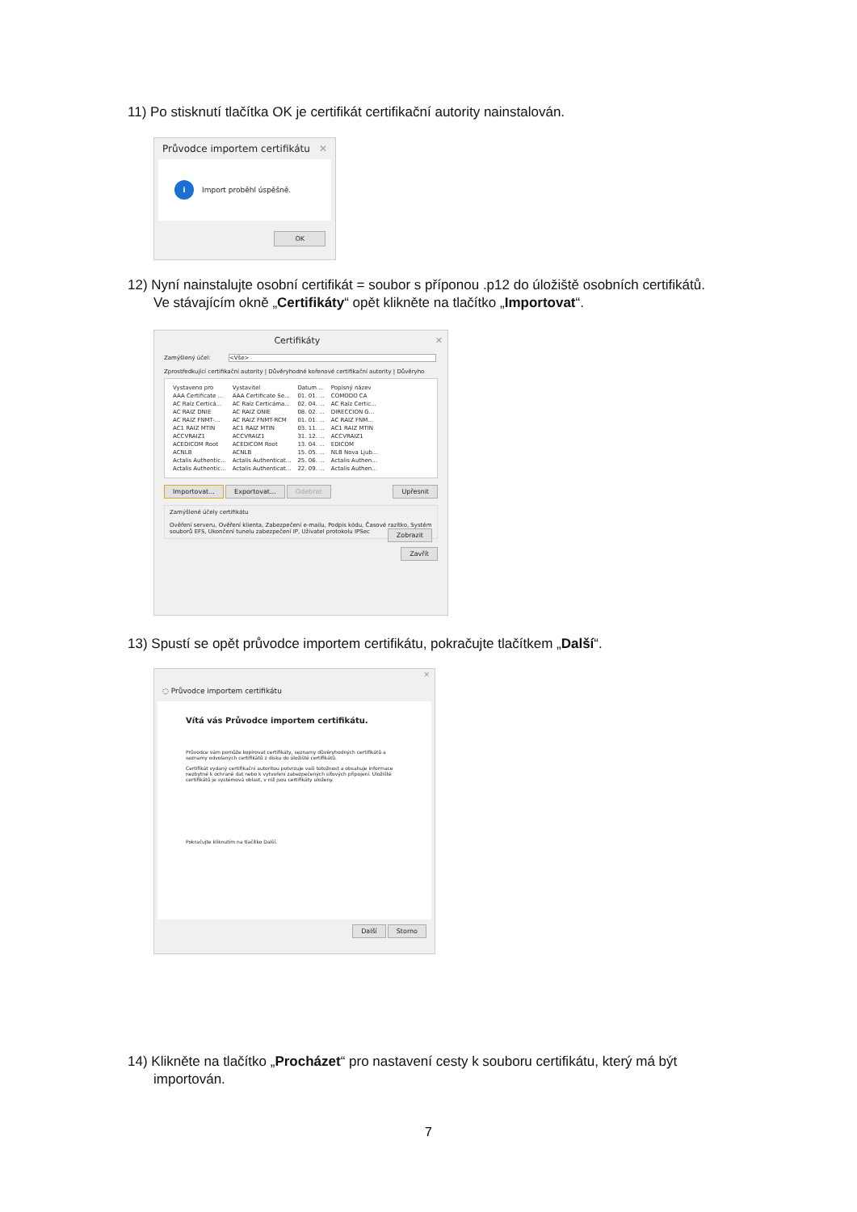11) Po stisknutí tlačítka OK je certifikát certifikační autority nainstalován.
Průvodce importem certifikátu ✕
i Import proběhl úspěšně.
OK
12) Nyní nainstalujte osobní certifikát = soubor s příponou .p12 do úložiště osobních certifikátů.
Ve stávajícím okně „Certifikáty“ opět klikněte na tlačítko „Importovat“.
Certifikáty ✕
Zamýšlený účel: <Vše>
Zprostředkující certifikační autority | Důvěryhodné kořenové certifikační autority | Důvěryho
| Vystaveno pro | Vystavitel | Datum ... | Popisný název |
| --- | --- | --- | --- |
| AAA Certificate ... | AAA Certificate Se... | 01. 01. ... | COMODO CA |
| AC Raíz Certicá... | AC Raíz Certicáma... | 02. 04. ... | AC Raíz Certic... |
| AC RAIZ DNIE | AC RAIZ DNIE | 08. 02. ... | DIRECCION G... |
| AC RAIZ FNMT-... | AC RAIZ FNMT-RCM | 01. 01. ... | AC RAIZ FNM... |
| AC1 RAIZ MTIN | AC1 RAIZ MTIN | 03. 11. ... | AC1 RAIZ MTIN |
| ACCVRAIZ1 | ACCVRAIZ1 | 31. 12. ... | ACCVRAIZ1 |
| ACEDICOM Root | ACEDICOM Root | 13. 04. ... | EDICOM |
| ACNLB | ACNLB | 15. 05. ... | NLB Nova Ljub... |
| Actalis Authentic... | Actalis Authenticat... | 25. 06. ... | Actalis Authen... |
| Actalis Authentic... | Actalis Authenticat... | 22. 09. ... | Actalis Authen... |
Importovat... Exportovat... Odebrat Upřesnit
Zamýšlené účely certifikátu
Ověření serveru, Ověření klienta, Zabezpečení e-mailu, Podpis kódu, Časové razítko, Systém souborů EFS, Ukončení tunelu zabezpečení IP, Uživatel protokolu IPSec Zobrazit
Zavřít
13) Spustí se opět průvodce importem certifikátu, pokračujte tlačítkem „Další“.
✕
◌ Průvodce importem certifikátu
Vítá vás Průvodce importem certifikátu.
Průvodce vám pomůže kopírovat certifikáty, seznamy důvěryhodných certifikátů a seznamy odvolaných certifikátů z disku do úložiště certifikátů.
Certifikát vydaný certifikační autoritou potvrzuje vaši totožnost a obsahuje informace nezbytné k ochraně dat nebo k vytvoření zabezpečených síťových připojení. Úložiště certifikátů je systémová oblast, v níž jsou certifikáty uloženy.
Pokračujte kliknutím na tlačítko Další.
Další Storno
14) Klikněte na tlačítko „Procházet“ pro nastavení cesty k souboru certifikátu, který má být
importován.
7